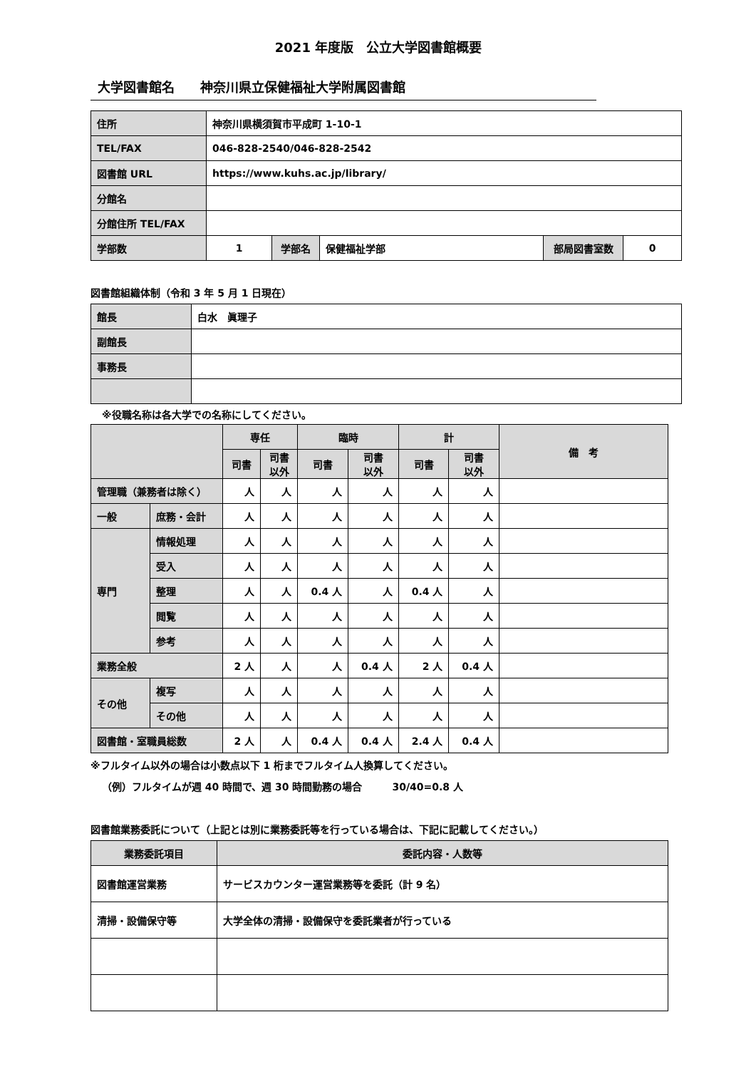2021 年度版　公立大学図書館概要
大学図書館名　　神奈川県立保健福祉大学附属図書館
| 住所 | 神奈川県横須賀市平成町 1-10-1 | | | | |
| TEL/FAX | 046-828-2540/046-828-2542 | | | | |
| 図書館 URL | https://www.kuhs.ac.jp/library/ | | | | |
| 分館名 | | | | | |
| 分館住所 TEL/FAX | | | | | |
| 学部数 | 1 | 学部名 | 保健福祉学部 | 部局図書室数 | 0 |
図書館組織体制（令和 3 年 5 月 1 日現在）
| 館長 | 白水 眞理子 |
| 副館長 | |
| 事務長 | |
※役職名称は各大学での名称にしてください。
| | | 専任 | | 臨時 | | 計 | | 備 考 |
| --- | --- | --- | --- | --- | --- | --- | --- | --- |
| | | 司書 | 司書 以外 | 司書 | 司書 以外 | 司書 | 司書 以外 | |
| 管理職（兼務者は除く） | | 人 | 人 | 人 | 人 | 人 | 人 | |
| 一般 | 庶務・会計 | 人 | 人 | 人 | 人 | 人 | 人 | |
| 専門 | 情報処理 | 人 | 人 | 人 | 人 | 人 | 人 | |
| | 受入 | 人 | 人 | 人 | 人 | 人 | 人 | |
| | 整理 | 人 | 人 | 0.4 人 | 人 | 0.4 人 | 人 | |
| | 閲覧 | 人 | 人 | 人 | 人 | 人 | 人 | |
| | 参考 | 人 | 人 | 人 | 人 | 人 | 人 | |
| 業務全般 | | 2 人 | 人 | 人 | 0.4 人 | 2 人 | 0.4 人 | |
| その他 | 複写 | 人 | 人 | 人 | 人 | 人 | 人 | |
| | その他 | 人 | 人 | 人 | 人 | 人 | 人 | |
| 図書館・室職員総数 | | 2 人 | 人 | 0.4 人 | 0.4 人 | 2.4 人 | 0.4 人 | |
※フルタイム以外の場合は小数点以下 1 桁までフルタイム人換算してください。
（例）フルタイムが週 40 時間で、週 30 時間勤務の場合　　　30/40=0.8 人
図書館業務委託について（上記とは別に業務委託等を行っている場合は、下記に記載してください。）
| 業務委託項目 | 委託内容・人数等 |
| --- | --- |
| 図書館運営業務 | サービスカウンター運営業務等を委託（計 9 名） |
| 清掃・設備保守等 | 大学全体の清掃・設備保守を委託業者が行っている |